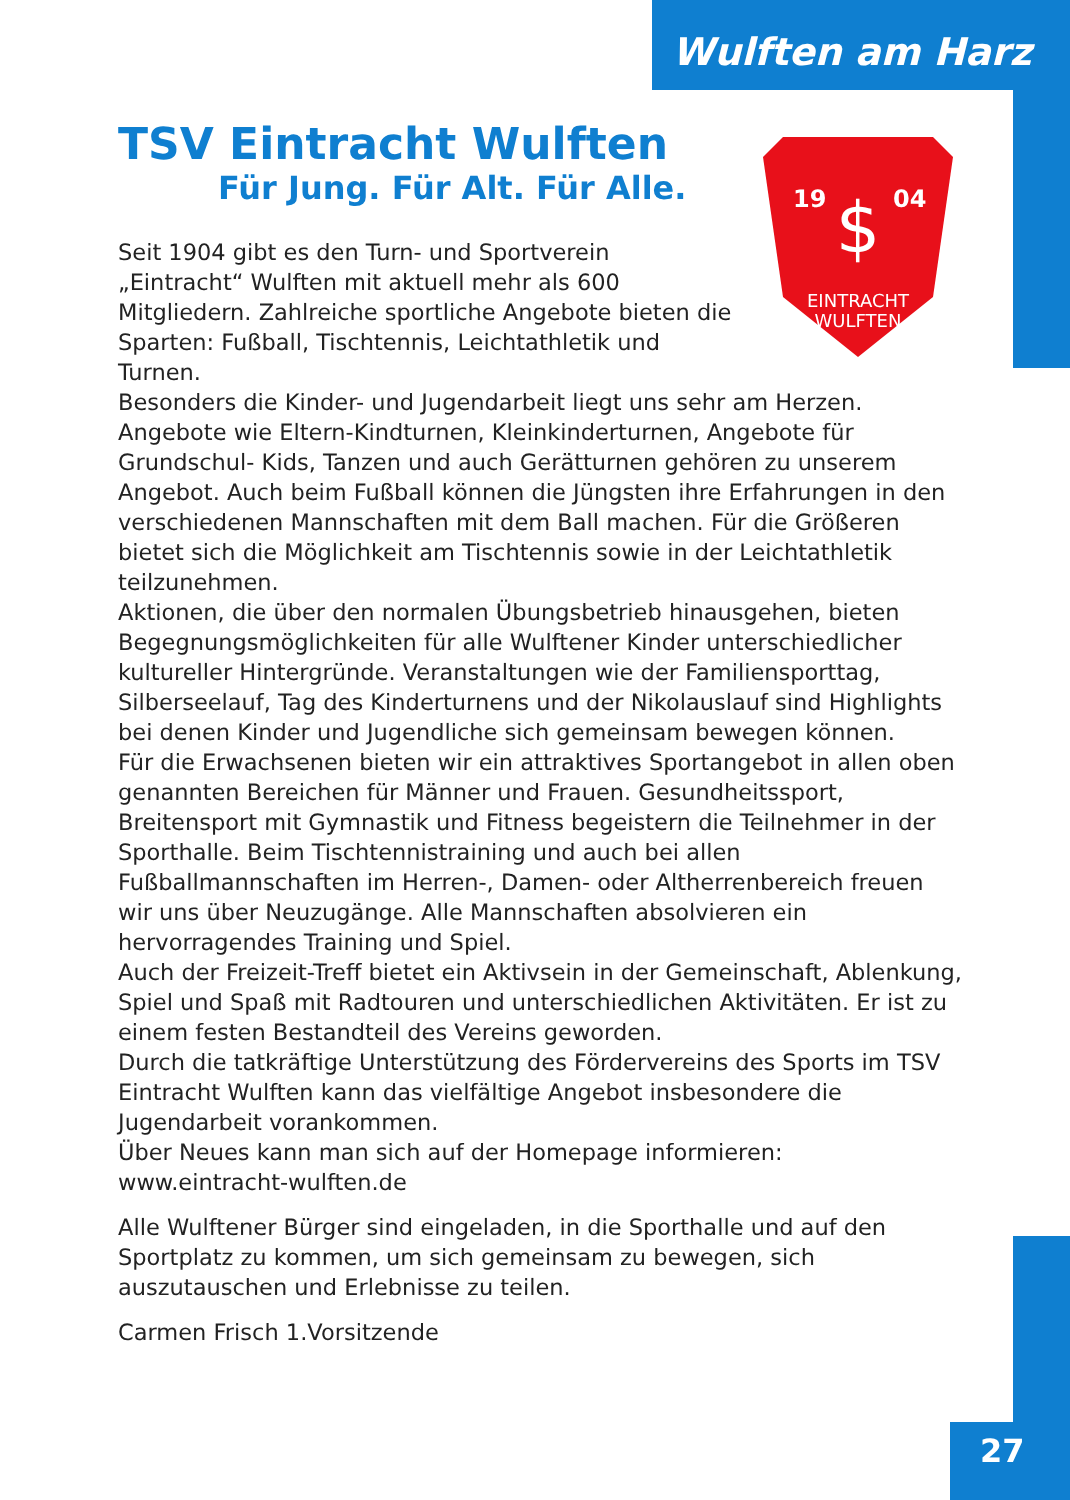Wulften am Harz
TSV Eintracht Wulften
Für Jung. Für Alt. Für Alle.
19
04
$
EINTRACHT
WULFTEN
Seit 1904 gibt es den Turn- und Sportverein „Eintracht“ Wulften mit aktuell mehr als 600 Mitgliedern. Zahlreiche sportliche Angebote bieten die Sparten: Fußball, Tischtennis, Leichtathletik und Turnen.
Besonders die Kinder- und Jugendarbeit liegt uns sehr am Herzen. Angebote wie Eltern-Kindturnen, Kleinkinderturnen, Angebote für Grundschul- Kids, Tanzen und auch Gerätturnen gehören zu unserem Angebot. Auch beim Fußball können die Jüngsten ihre Erfahrungen in den verschiedenen Mannschaften mit dem Ball machen. Für die Größeren bietet sich die Möglichkeit am Tischtennis sowie in der Leichtathletik teilzunehmen.
Aktionen, die über den normalen Übungsbetrieb hinausgehen, bieten Begegnungsmöglichkeiten für alle Wulftener Kinder unterschiedlicher kultureller Hintergründe. Veranstaltungen wie der Familiensporttag, Silberseelauf, Tag des Kinderturnens und der Nikolauslauf sind Highlights bei denen Kinder und Jugendliche sich gemeinsam bewegen können.
Für die Erwachsenen bieten wir ein attraktives Sportangebot in allen oben genannten Bereichen für Männer und Frauen. Gesundheitssport, Breitensport mit Gymnastik und Fitness begeistern die Teilnehmer in der Sporthalle. Beim Tischtennistraining und auch bei allen Fußballmannschaften im Herren-, Damen- oder Altherrenbereich freuen wir uns über Neuzugänge. Alle Mannschaften absolvieren ein hervorragendes Training und Spiel.
Auch der Freizeit-Treff bietet ein Aktivsein in der Gemeinschaft, Ablenkung, Spiel und Spaß mit Radtouren und unterschiedlichen Aktivitäten. Er ist zu einem festen Bestandteil des Vereins geworden.
Durch die tatkräftige Unterstützung des Fördervereins des Sports im TSV Eintracht Wulften kann das vielfältige Angebot insbesondere die Jugendarbeit vorankommen.
Über Neues kann man sich auf der Homepage informieren:
www.eintracht-wulften.de
Alle Wulftener Bürger sind eingeladen, in die Sporthalle und auf den Sportplatz zu kommen, um sich gemeinsam zu bewegen, sich auszutauschen und Erlebnisse zu teilen.
Carmen Frisch 1.Vorsitzende
27